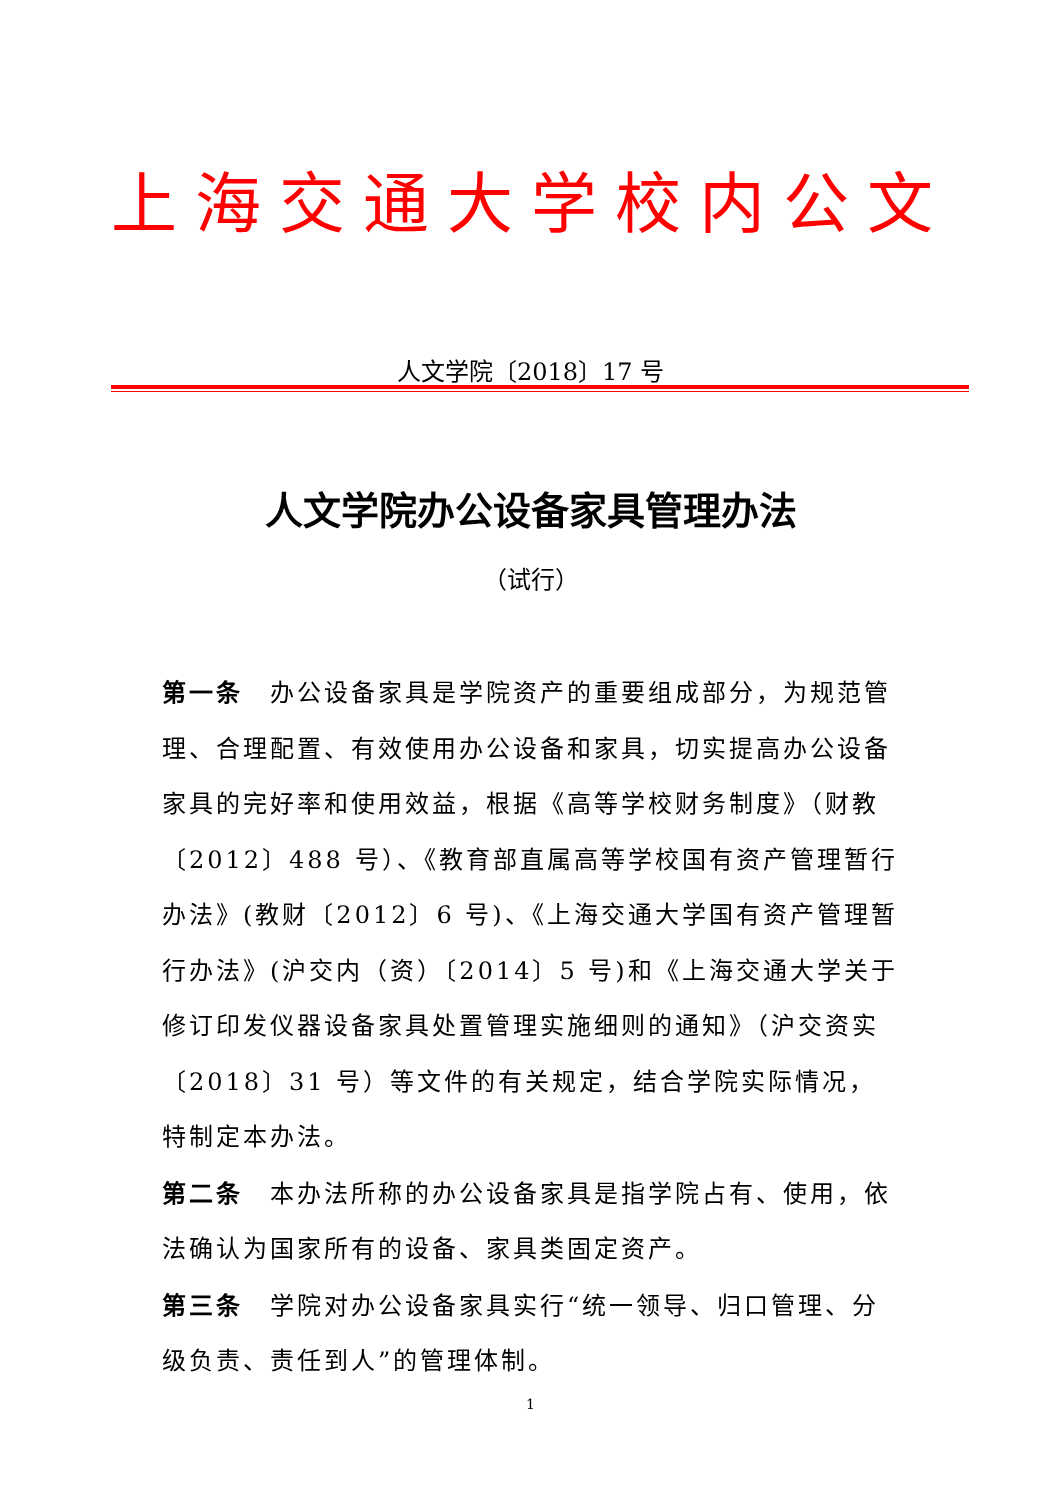上海交通大学校内公文
人文学院〔2018〕17 号
人文学院办公设备家具管理办法
（试行）
第一条　办公设备家具是学院资产的重要组成部分，为规范管理、合理配置、有效使用办公设备和家具，切实提高办公设备家具的完好率和使用效益，根据《高等学校财务制度》（财教〔2012〕488 号）、《教育部直属高等学校国有资产管理暂行办法》(教财〔2012〕6 号)、《上海交通大学国有资产管理暂行办法》(沪交内（资）〔2014〕5 号)和《上海交通大学关于修订印发仪器设备家具处置管理实施细则的通知》（沪交资实〔2018〕31 号）等文件的有关规定，结合学院实际情况，特制定本办法。
第二条　本办法所称的办公设备家具是指学院占有、使用，依法确认为国家所有的设备、家具类固定资产。
第三条　学院对办公设备家具实行“统一领导、归口管理、分级负责、责任到人”的管理体制。
1